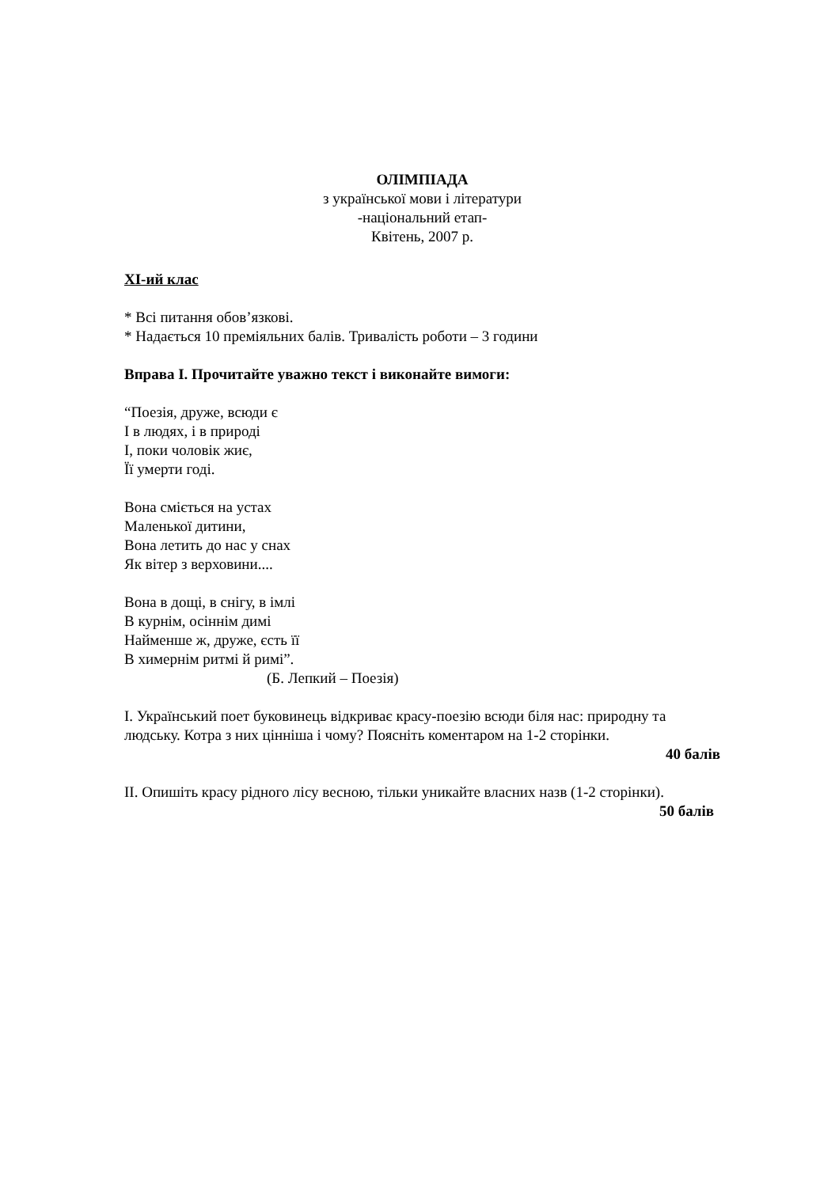ОЛІМПІАДА
з української мови і літератури
-національний етап-
Квітень, 2007 р.
XI-ий клас
* Всі питання обов’язкові.
* Надається 10 преміяльних балів. Тривалість роботи – 3 години
Вправа I. Прочитайте уважно текст і виконайте вимоги:
“Поезія, друже, всюди є
І в людях, і в природі
І, поки чоловік жиє,
Її умерти годі.
Вона сміється на устах
Маленької дитини,
Вона летить до нас у снах
Як вітер з верховини....
Вона в дощі, в снігу, в імлі
В курнім, осіннім димі
Найменше ж, друже, єсть її
В химернім ритмі й римі”.
(Б. Лепкий – Поезія)
I. Український поет буковинець відкриває красу-поезію всюди біля нас: природну та людську. Котра з них цінніша і чому? Поясніть коментаром на 1-2 сторінки.
40 балів
II. Опишіть красу рідного лісу весною, тільки уникайте власних назв (1-2 сторінки).
50 балів